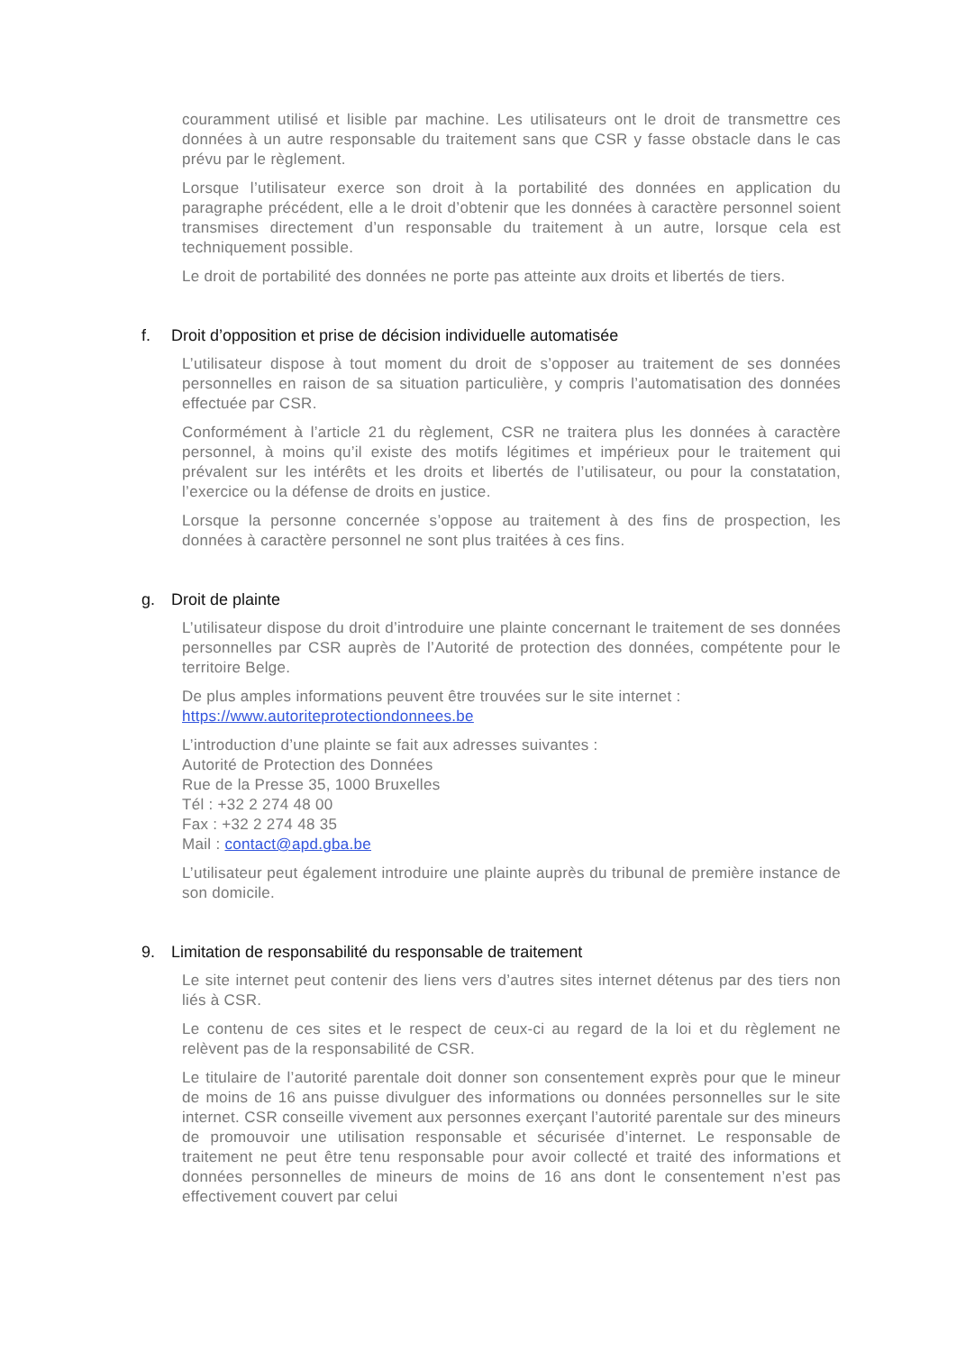couramment utilisé et lisible par machine. Les utilisateurs ont le droit de transmettre ces données à un autre responsable du traitement sans que CSR y fasse obstacle dans le cas prévu par le règlement.
Lorsque l’utilisateur exerce son droit à la portabilité des données en application du paragraphe précédent, elle a le droit d’obtenir que les données à caractère personnel soient transmises directement d’un responsable du traitement à un autre, lorsque cela est techniquement possible.
Le droit de portabilité des données ne porte pas atteinte aux droits et libertés de tiers.
f. Droit d’opposition et prise de décision individuelle automatisée
L’utilisateur dispose à tout moment du droit de s’opposer au traitement de ses données personnelles en raison de sa situation particulière, y compris l’automatisation des données effectuée par CSR.
Conformément à l’article 21 du règlement, CSR ne traitera plus les données à caractère personnel, à moins qu’il existe des motifs légitimes et impérieux pour le traitement qui prévalent sur les intérêts et les droits et libertés de l’utilisateur, ou pour la constatation, l’exercice ou la défense de droits en justice.
Lorsque la personne concernée s’oppose au traitement à des fins de prospection, les données à caractère personnel ne sont plus traitées à ces fins.
g. Droit de plainte
L’utilisateur dispose du droit d’introduire une plainte concernant le traitement de ses données personnelles par CSR auprès de l’Autorité de protection des données, compétente pour le territoire Belge.
De plus amples informations peuvent être trouvées sur le site internet :
https://www.autoriteprotectiondonnees.be
L’introduction d’une plainte se fait aux adresses suivantes :
Autorité de Protection des Données
Rue de la Presse 35, 1000 Bruxelles
Tél : +32 2 274 48 00
Fax : +32 2 274 48 35
Mail : contact@apd.gba.be
L’utilisateur peut également introduire une plainte auprès du tribunal de première instance de son domicile.
9. Limitation de responsabilité du responsable de traitement
Le site internet peut contenir des liens vers d’autres sites internet détenus par des tiers non liés à CSR.
Le contenu de ces sites et le respect de ceux-ci au regard de la loi et du règlement ne relèvent pas de la responsabilité de CSR.
Le titulaire de l’autorité parentale doit donner son consentement exprès pour que le mineur de moins de 16 ans puisse divulguer des informations ou données personnelles sur le site internet. CSR conseille vivement aux personnes exerçant l’autorité parentale sur des mineurs de promouvoir une utilisation responsable et sécurisée d’internet. Le responsable de traitement ne peut être tenu responsable pour avoir collecté et traité des informations et données personnelles de mineurs de moins de 16 ans dont le consentement n’est pas effectivement couvert par celui